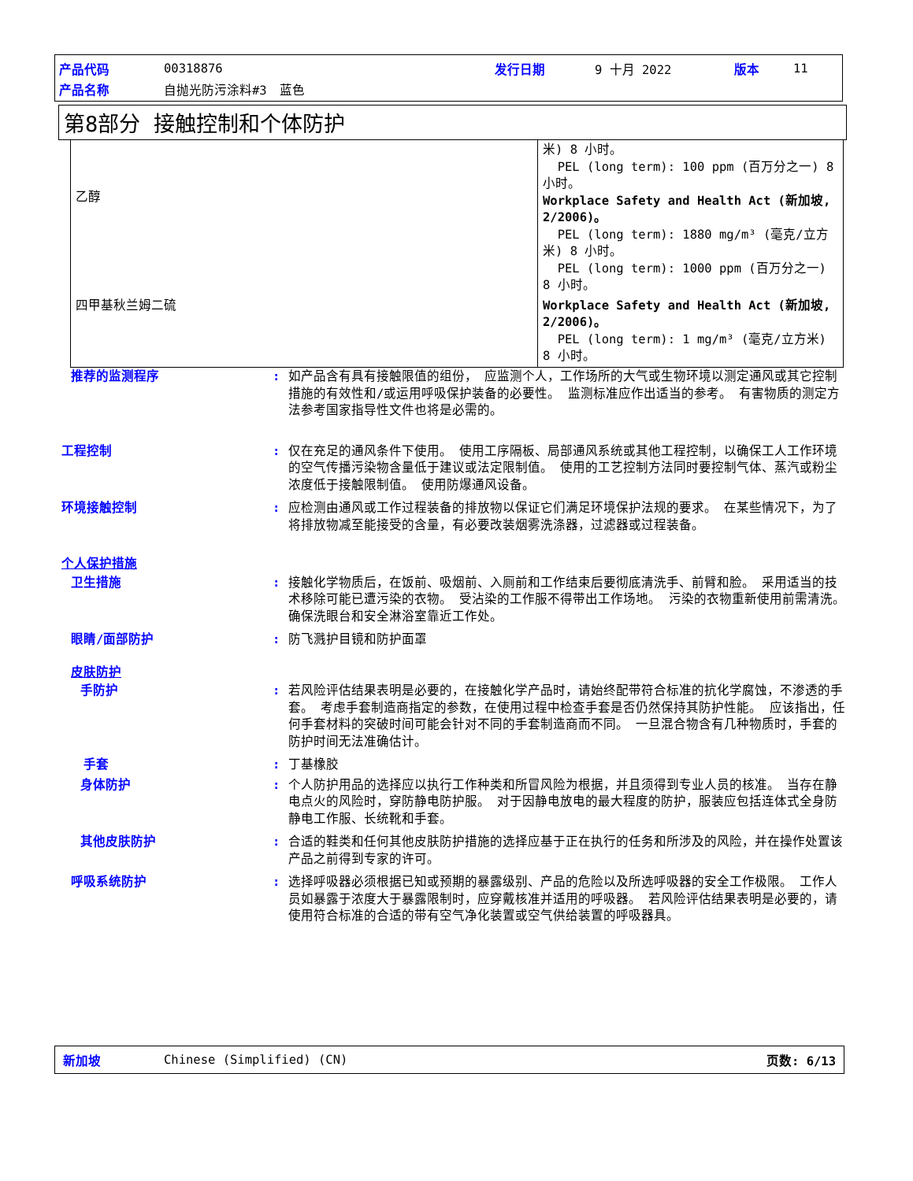产品代码 00318876 发行日期 9 十月 2022 版本 11
产品名称 自抛光防污涂料#3　蓝色
第8部分 接触控制和个体防护
| 乙醇 | 米) 8 小时。 PEL (long term): 100 ppm (百万分之一) 8 小时。 Workplace Safety and Health Act (新加坡, 2/2006)。 PEL (long term): 1880 mg/m³ (毫克/立方米) 8 小时。 PEL (long term): 1000 ppm (百万分之一) 8 小时。 |
| 四甲基秋兰姆二硫 | Workplace Safety and Health Act (新加坡, 2/2006)。 PEL (long term): 1 mg/m³ (毫克/立方米) 8 小时。 |
推荐的监测程序: 如产品含有具有接触限值的组份， 应监测个人，工作场所的大气或生物环境以测定通风或其它控制措施的有效性和/或运用呼吸保护装备的必要性。 监测标准应作出适当的参考。 有害物质的测定方法参考国家指导性文件也将是必需的。
工程控制: 仅在充足的通风条件下使用。 使用工序隔板、局部通风系统或其他工程控制，以确保工人工作环境的空气传播污染物含量低于建议或法定限制值。 使用的工艺控制方法同时要控制气体、蒸汽或粉尘浓度低于接触限制值。 使用防爆通风设备。
环境接触控制: 应检测由通风或工作过程装备的排放物以保证它们满足环境保护法规的要求。 在某些情况下，为了将排放物减至能接受的含量，有必要改装烟雾洗涤器，过滤器或过程装备。
个人保护措施
卫生措施: 接触化学物质后，在饭前、吸烟前、入厕前和工作结束后要彻底清洗手、前臂和脸。 采用适当的技术移除可能已遭污染的衣物。 受沾染的工作服不得带出工作场地。 污染的衣物重新使用前需清洗。 确保洗眼台和安全淋浴室靠近工作处。
眼睛/面部防护: 防飞溅护目镜和防护面罩
皮肤防护
手防护: 若风险评估结果表明是必要的，在接触化学产品时，请始终配带符合标准的抗化学腐蚀，不渗透的手套。 考虑手套制造商指定的参数，在使用过程中检查手套是否仍然保持其防护性能。 应该指出，任何手套材料的突破时间可能会针对不同的手套制造商而不同。 一旦混合物含有几种物质时，手套的防护时间无法准确估计。
手套: 丁基橡胶
身体防护: 个人防护用品的选择应以执行工作种类和所冒风险为根据，并且须得到专业人员的核准。 当存在静电点火的风险时，穿防静电防护服。 对于因静电放电的最大程度的防护，服装应包括连体式全身防静电工作服、长统靴和手套。
其他皮肤防护: 合适的鞋类和任何其他皮肤防护措施的选择应基于正在执行的任务和所涉及的风险，并在操作处置该产品之前得到专家的许可。
呼吸系统防护: 选择呼吸器必须根据已知或预期的暴露级别、产品的危险以及所选呼吸器的安全工作极限。 工作人员如暴露于浓度大于暴露限制时，应穿戴核准并适用的呼吸器。 若风险评估结果表明是必要的，请使用符合标准的合适的带有空气净化装置或空气供给装置的呼吸器具。
新加坡 Chinese (Simplified) (CN) 页数: 6/13